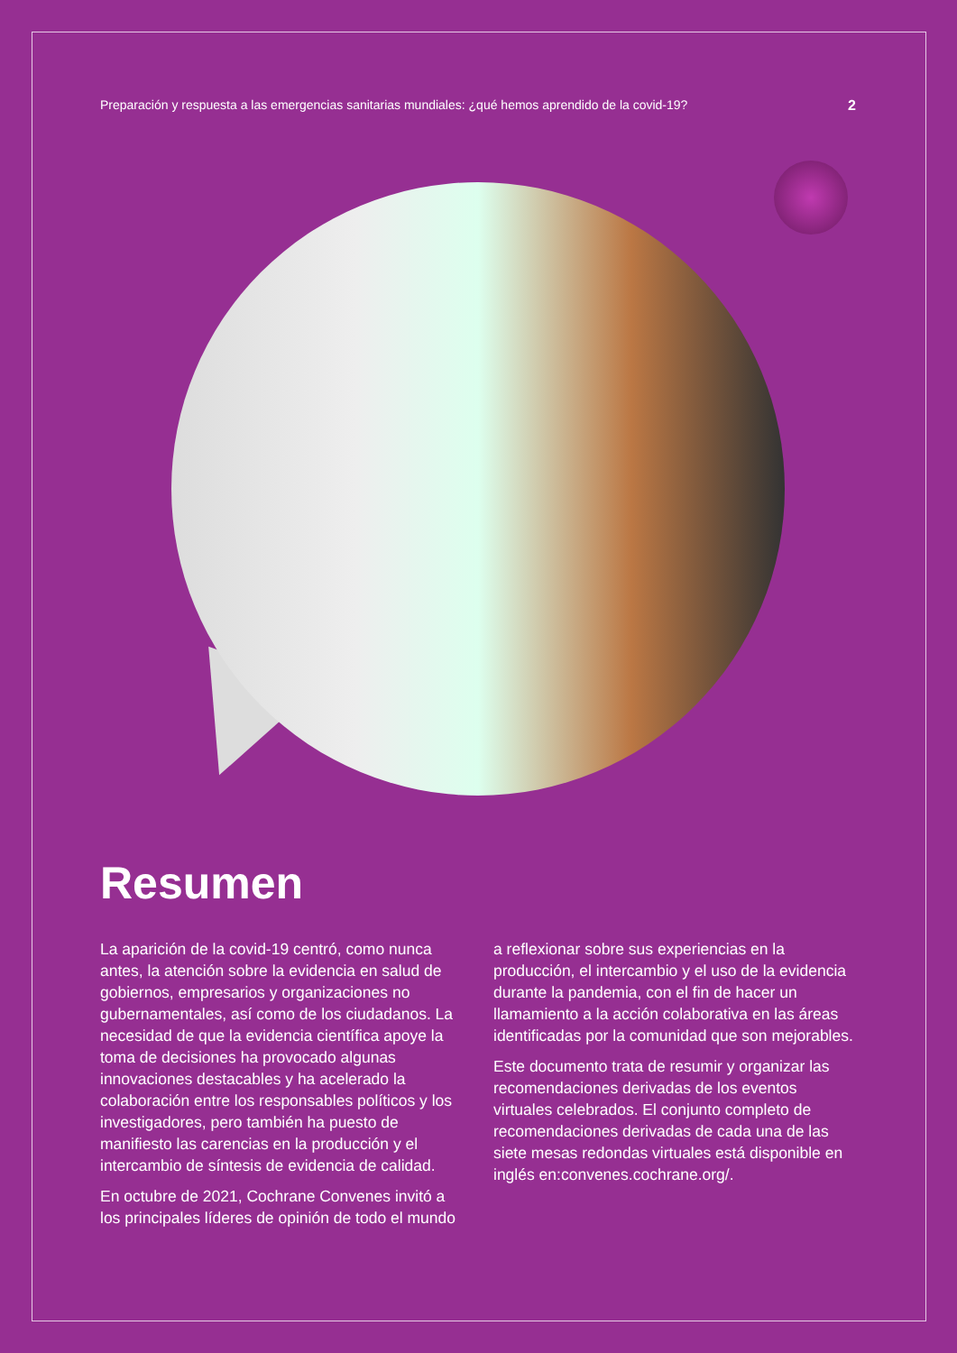Preparación y respuesta a las emergencias sanitarias mundiales: ¿qué hemos aprendido de la covid-19? 2
Resumen
La aparición de la covid-19 centró, como nunca antes, la atención sobre la evidencia en salud de gobiernos, empresarios y organizaciones no gubernamentales, así como de los ciudadanos. La necesidad de que la evidencia científica apoye la toma de decisiones ha provocado algunas innovaciones destacables y ha acelerado la colaboración entre los responsables políticos y los investigadores, pero también ha puesto de manifiesto las carencias en la producción y el intercambio de síntesis de evidencia de calidad.
En octubre de 2021, Cochrane Convenes invitó a los principales líderes de opinión de todo el mundo a reflexionar sobre sus experiencias en la producción, el intercambio y el uso de la evidencia durante la pandemia, con el fin de hacer un llamamiento a la acción colaborativa en las áreas identificadas por la comunidad que son mejorables.
Este documento trata de resumir y organizar las recomendaciones derivadas de los eventos virtuales celebrados. El conjunto completo de recomendaciones derivadas de cada una de las siete mesas redondas virtuales está disponible en inglés en:convenes.cochrane.org/.